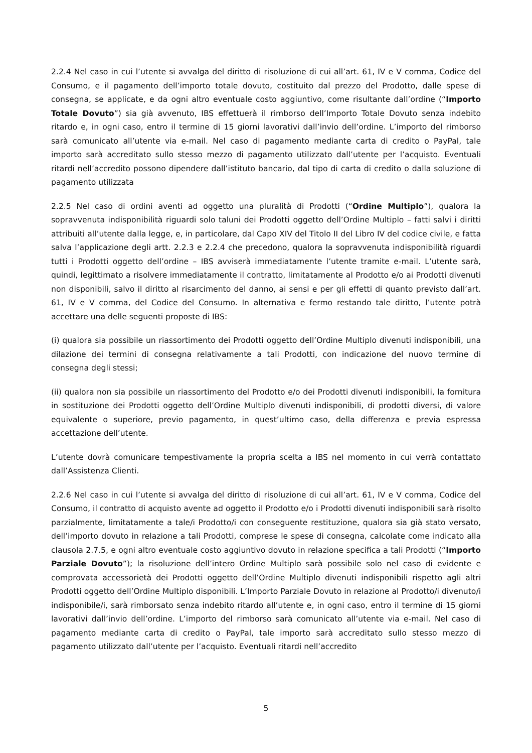2.2.4 Nel caso in cui l’utente si avvalga del diritto di risoluzione di cui all’art. 61, IV e V comma, Codice del Consumo, e il pagamento dell’importo totale dovuto, costituito dal prezzo del Prodotto, dalle spese di consegna, se applicate, e da ogni altro eventuale costo aggiuntivo, come risultante dall’ordine (“Importo Totale Dovuto”) sia già avvenuto, IBS effettuerà il rimborso dell’Importo Totale Dovuto senza indebito ritardo e, in ogni caso, entro il termine di 15 giorni lavorativi dall’invio dell’ordine. L’importo del rimborso sarà comunicato all’utente via e-mail. Nel caso di pagamento mediante carta di credito o PayPal, tale importo sarà accreditato sullo stesso mezzo di pagamento utilizzato dall’utente per l’acquisto. Eventuali ritardi nell’accredito possono dipendere dall’istituto bancario, dal tipo di carta di credito o dalla soluzione di pagamento utilizzata
2.2.5 Nel caso di ordini aventi ad oggetto una pluralità di Prodotti (“Ordine Multiplo”), qualora la sopravvenuta indisponibilità riguardi solo taluni dei Prodotti oggetto dell’Ordine Multiplo – fatti salvi i diritti attribuiti all’utente dalla legge, e, in particolare, dal Capo XIV del Titolo II del Libro IV del codice civile, e fatta salva l’applicazione degli artt. 2.2.3 e 2.2.4 che precedono, qualora la sopravvenuta indisponibilità riguardi tutti i Prodotti oggetto dell’ordine – IBS avviserà immediatamente l’utente tramite e-mail. L’utente sarà, quindi, legittimato a risolvere immediatamente il contratto, limitatamente al Prodotto e/o ai Prodotti divenuti non disponibili, salvo il diritto al risarcimento del danno, ai sensi e per gli effetti di quanto previsto dall’art. 61, IV e V comma, del Codice del Consumo. In alternativa e fermo restando tale diritto, l’utente potrà accettare una delle seguenti proposte di IBS:
(i) qualora sia possibile un riassortimento dei Prodotti oggetto dell’Ordine Multiplo divenuti indisponibili, una dilazione dei termini di consegna relativamente a tali Prodotti, con indicazione del nuovo termine di consegna degli stessi;
(ii) qualora non sia possibile un riassortimento del Prodotto e/o dei Prodotti divenuti indisponibili, la fornitura in sostituzione dei Prodotti oggetto dell’Ordine Multiplo divenuti indisponibili, di prodotti diversi, di valore equivalente o superiore, previo pagamento, in quest’ultimo caso, della differenza e previa espressa accettazione dell’utente.
L’utente dovrà comunicare tempestivamente la propria scelta a IBS nel momento in cui verrà contattato dall’Assistenza Clienti.
2.2.6 Nel caso in cui l’utente si avvalga del diritto di risoluzione di cui all’art. 61, IV e V comma, Codice del Consumo, il contratto di acquisto avente ad oggetto il Prodotto e/o i Prodotti divenuti indisponibili sarà risolto parzialmente, limitatamente a tale/i Prodotto/i con conseguente restituzione, qualora sia già stato versato, dell’importo dovuto in relazione a tali Prodotti, comprese le spese di consegna, calcolate come indicato alla clausola 2.7.5, e ogni altro eventuale costo aggiuntivo dovuto in relazione specifica a tali Prodotti (“Importo Parziale Dovuto”); la risoluzione dell’intero Ordine Multiplo sarà possibile solo nel caso di evidente e comprovata accessorietà dei Prodotti oggetto dell’Ordine Multiplo divenuti indisponibili rispetto agli altri Prodotti oggetto dell’Ordine Multiplo disponibili. L’Importo Parziale Dovuto in relazione al Prodotto/i divenuto/i indisponibile/i, sarà rimborsato senza indebito ritardo all’utente e, in ogni caso, entro il termine di 15 giorni lavorativi dall’invio dell’ordine. L’importo del rimborso sarà comunicato all’utente via e-mail. Nel caso di pagamento mediante carta di credito o PayPal, tale importo sarà accreditato sullo stesso mezzo di pagamento utilizzato dall’utente per l’acquisto. Eventuali ritardi nell’accredito
5